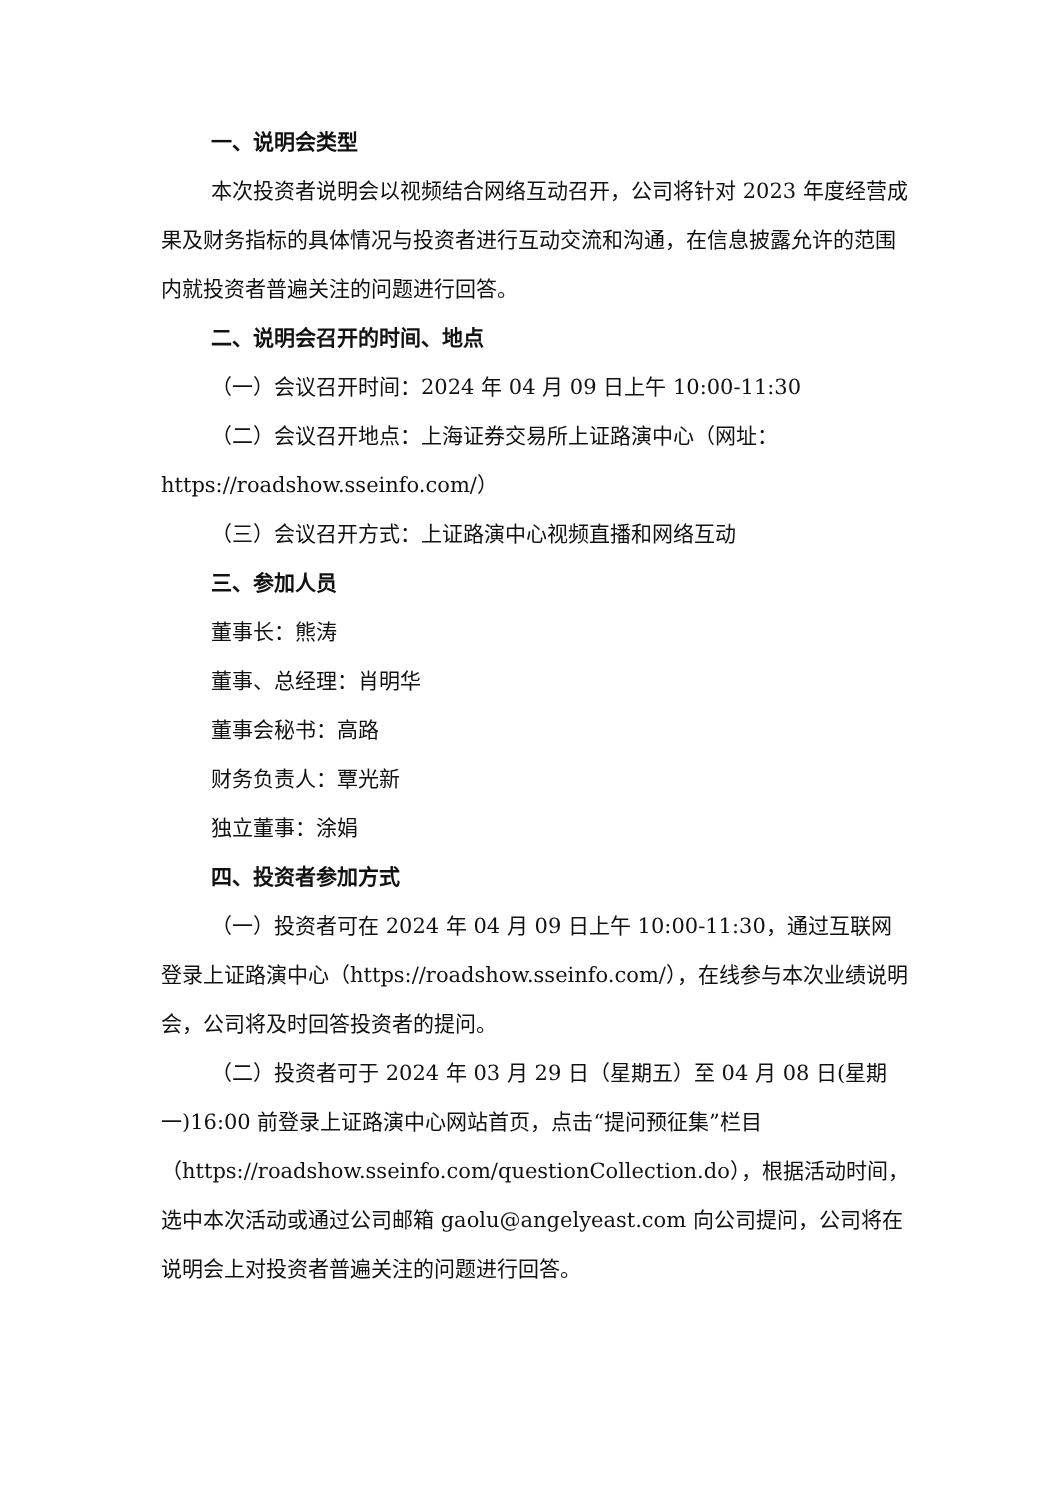一、说明会类型
本次投资者说明会以视频结合网络互动召开，公司将针对 2023 年度经营成果及财务指标的具体情况与投资者进行互动交流和沟通，在信息披露允许的范围内就投资者普遍关注的问题进行回答。
二、说明会召开的时间、地点
（一）会议召开时间：2024 年 04 月 09 日上午 10:00-11:30
（二）会议召开地点：上海证券交易所上证路演中心（网址：https://roadshow.sseinfo.com/）
（三）会议召开方式：上证路演中心视频直播和网络互动
三、参加人员
董事长：熊涛
董事、总经理：肖明华
董事会秘书：高路
财务负责人：覃光新
独立董事：涂娟
四、投资者参加方式
（一）投资者可在 2024 年 04 月 09 日上午 10:00-11:30，通过互联网登录上证路演中心（https://roadshow.sseinfo.com/），在线参与本次业绩说明会，公司将及时回答投资者的提问。
（二）投资者可于 2024 年 03 月 29 日（星期五）至 04 月 08 日(星期一)16:00 前登录上证路演中心网站首页，点击“提问预征集”栏目（https://roadshow.sseinfo.com/questionCollection.do），根据活动时间，选中本次活动或通过公司邮箱 gaolu@angelyeast.com 向公司提问，公司将在说明会上对投资者普遍关注的问题进行回答。